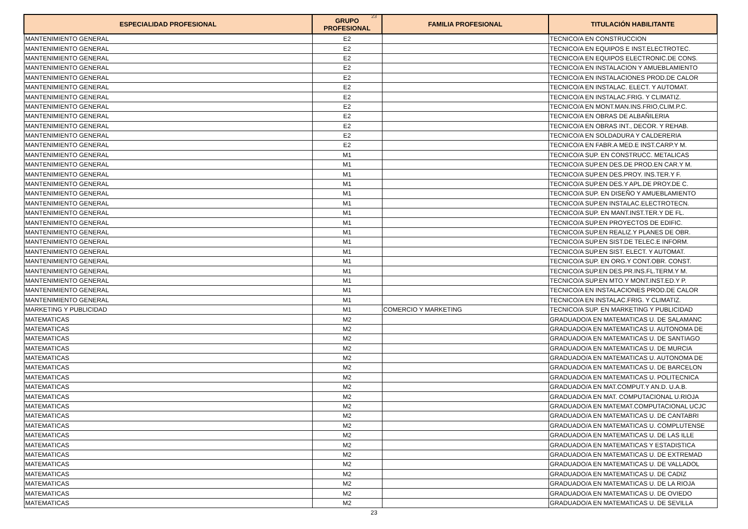23
| ESPECIALIDAD PROFESIONAL | GRUPO PROFESIONAL | FAMILIA PROFESIONAL | TITULACIÓN HABILITANTE |
| --- | --- | --- | --- |
| MANTENIMIENTO GENERAL | E2 | | TECNICO/A EN CONSTRUCCION |
| MANTENIMIENTO GENERAL | E2 | | TECNICO/A EN EQUIPOS E INST.ELECTROTEC. |
| MANTENIMIENTO GENERAL | E2 | | TECNICO/A EN EQUIPOS ELECTRONIC.DE CONS. |
| MANTENIMIENTO GENERAL | E2 | | TECNICO/A EN INSTALACION Y AMUEBLAMIENTO |
| MANTENIMIENTO GENERAL | E2 | | TECNICO/A EN INSTALACIONES PROD.DE CALOR |
| MANTENIMIENTO GENERAL | E2 | | TECNICO/A EN INSTALAC. ELECT. Y AUTOMAT. |
| MANTENIMIENTO GENERAL | E2 | | TECNICO/A EN INSTALAC.FRIG. Y CLIMATIZ. |
| MANTENIMIENTO GENERAL | E2 | | TECNICO/A EN MONT.MAN.INS.FRIO,CLIM.P.C. |
| MANTENIMIENTO GENERAL | E2 | | TECNICO/A EN OBRAS DE ALBAÑILERIA |
| MANTENIMIENTO GENERAL | E2 | | TECNICO/A EN OBRAS INT., DECOR. Y REHAB. |
| MANTENIMIENTO GENERAL | E2 | | TECNICO/A EN SOLDADURA Y CALDERERIA |
| MANTENIMIENTO GENERAL | E2 | | TECNICO/A EN FABR.A MED.E INST.CARP.Y M. |
| MANTENIMIENTO GENERAL | M1 | | TECNICO/A SUP. EN CONSTRUCC. METALICAS |
| MANTENIMIENTO GENERAL | M1 | | TECNICO/A SUP.EN DES.DE PROD.EN CAR.Y M. |
| MANTENIMIENTO GENERAL | M1 | | TECNICO/A SUP.EN DES.PROY. INS.TER.Y F. |
| MANTENIMIENTO GENERAL | M1 | | TECNICO/A SUP.EN DES.Y APL.DE PROY.DE C. |
| MANTENIMIENTO GENERAL | M1 | | TECNICO/A SUP. EN DISEÑO Y AMUEBLAMIENTO |
| MANTENIMIENTO GENERAL | M1 | | TECNICO/A SUP.EN INSTALAC.ELECTROTECN. |
| MANTENIMIENTO GENERAL | M1 | | TECNICO/A SUP. EN MANT.INST.TER.Y DE FL. |
| MANTENIMIENTO GENERAL | M1 | | TECNICO/A SUP.EN PROYECTOS DE EDIFIC. |
| MANTENIMIENTO GENERAL | M1 | | TECNICO/A SUP.EN REALIZ.Y PLANES DE OBR. |
| MANTENIMIENTO GENERAL | M1 | | TECNICO/A SUP.EN SIST.DE TELEC.E INFORM. |
| MANTENIMIENTO GENERAL | M1 | | TECNICO/A SUP.EN SIST. ELECT. Y AUTOMAT. |
| MANTENIMIENTO GENERAL | M1 | | TECNICO/A SUP. EN ORG.Y CONT.OBR. CONST. |
| MANTENIMIENTO GENERAL | M1 | | TECNICO/A SUP.EN DES.PR.INS.FL.TERM.Y M. |
| MANTENIMIENTO GENERAL | M1 | | TECNICO/A SUP.EN MTO.Y MONT.INST.ED.Y P. |
| MANTENIMIENTO GENERAL | M1 | | TECNICO/A EN INSTALACIONES PROD.DE CALOR |
| MANTENIMIENTO GENERAL | M1 | | TECNICO/A EN INSTALAC.FRIG. Y CLIMATIZ. |
| MARKETING Y PUBLICIDAD | M1 | COMERCIO Y MARKETING | TECNICO/A SUP. EN MARKETING Y PUBLICIDAD |
| MATEMATICAS | M2 | | GRADUADO/A EN MATEMATICAS U. DE SALAMANC |
| MATEMATICAS | M2 | | GRADUADO/A EN MATEMATICAS U. AUTONOMA DE |
| MATEMATICAS | M2 | | GRADUADO/A EN MATEMATICAS U. DE SANTIAGO |
| MATEMATICAS | M2 | | GRADUADO/A EN MATEMATICAS U. DE MURCIA |
| MATEMATICAS | M2 | | GRADUADO/A EN MATEMATICAS U. AUTONOMA DE |
| MATEMATICAS | M2 | | GRADUADO/A EN MATEMATICAS U. DE BARCELON |
| MATEMATICAS | M2 | | GRADUADO/A EN MATEMATICAS U. POLITECNICA |
| MATEMATICAS | M2 | | GRADUADO/A EN MAT.COMPUT.Y AN.D. U.A.B. |
| MATEMATICAS | M2 | | GRADUADO/A EN MAT. COMPUTACIONAL U.RIOJA |
| MATEMATICAS | M2 | | GRADUADO/A EN MATEMAT.COMPUTACIONAL UCJC |
| MATEMATICAS | M2 | | GRADUADO/A EN MATEMATICAS U. DE CANTABRI |
| MATEMATICAS | M2 | | GRADUADO/A EN MATEMATICAS U. COMPLUTENSE |
| MATEMATICAS | M2 | | GRADUADO/A EN MATEMATICAS U. DE LAS ILLE |
| MATEMATICAS | M2 | | GRADUADO/A EN MATEMATICAS Y ESTADISTICA |
| MATEMATICAS | M2 | | GRADUADO/A EN MATEMATICAS U. DE EXTREMAD |
| MATEMATICAS | M2 | | GRADUADO/A EN MATEMATICAS U. DE VALLADOL |
| MATEMATICAS | M2 | | GRADUADO/A EN MATEMATICAS U. DE CADIZ |
| MATEMATICAS | M2 | | GRADUADO/A EN MATEMATICAS U. DE LA RIOJA |
| MATEMATICAS | M2 | | GRADUADO/A EN MATEMATICAS U. DE OVIEDO |
| MATEMATICAS | M2 | | GRADUADO/A EN MATEMATICAS U. DE SEVILLA |
23